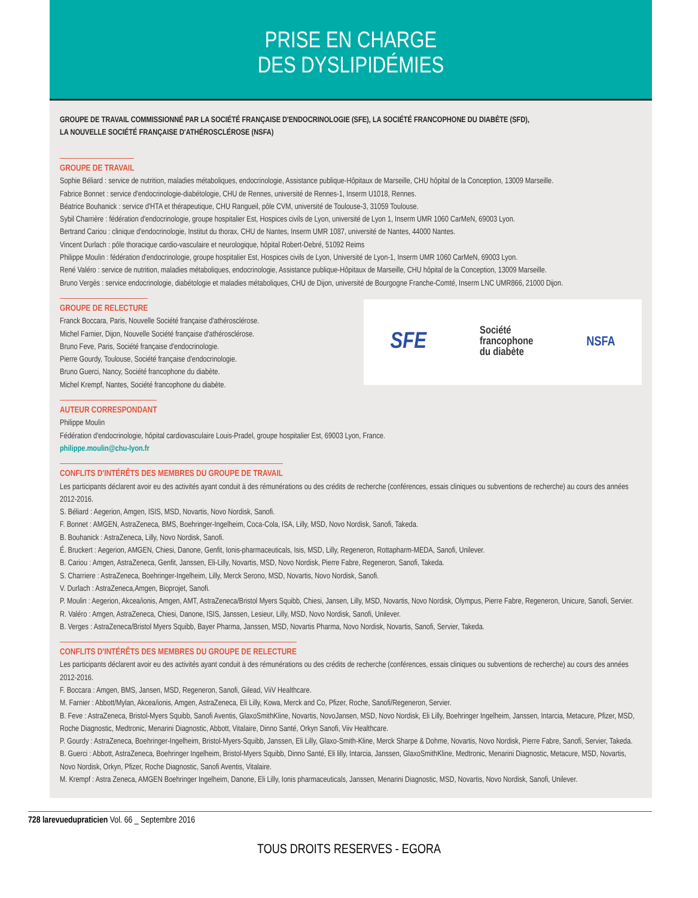PRISE EN CHARGE
DES DYSLIPIDÉMIES
GROUPE DE TRAVAIL COMMISSIONNÉ PAR LA SOCIÉTÉ FRANÇAISE D'ENDOCRINOLOGIE (SFE), LA SOCIÉTÉ FRANCOPHONE DU DIABÈTE (SFD),
LA NOUVELLE SOCIÉTÉ FRANÇAISE D'ATHÉROSCLÉROSE (NSFA)
GROUPE DE TRAVAIL
Sophie Béliard : service de nutrition, maladies métaboliques, endocrinologie, Assistance publique-Hôpitaux de Marseille, CHU hôpital de la Conception, 13009 Marseille.
Fabrice Bonnet : service d'endocrinologie-diabétologie, CHU de Rennes, université de Rennes-1, Inserm U1018, Rennes.
Béatrice Bouhanick : service d'HTA et thérapeutique, CHU Rangueil, pôle CVM, université de Toulouse-3, 31059 Toulouse.
Sybil Charrière : fédération d'endocrinologie, groupe hospitalier Est, Hospices civils de Lyon, université de Lyon 1, Inserm UMR 1060 CarMeN, 69003 Lyon.
Bertrand Cariou : clinique d'endocrinologie, Institut du thorax, CHU de Nantes, Inserm UMR 1087, université de Nantes, 44000 Nantes.
Vincent Durlach : pôle thoracique cardio-vasculaire et neurologique, hôpital Robert-Debré, 51092 Reims
Philippe Moulin : fédération d'endocrinologie, groupe hospitalier Est, Hospices civils de Lyon, Université de Lyon-1, Inserm UMR 1060 CarMeN, 69003 Lyon.
René Valéro : service de nutrition, maladies métaboliques, endocrinologie, Assistance publique-Hôpitaux de Marseille, CHU hôpital de la Conception, 13009 Marseille.
Bruno Vergès : service endocrinologie, diabétologie et maladies métaboliques, CHU de Dijon, université de Bourgogne Franche-Comté, Inserm LNC UMR866, 21000 Dijon.
GROUPE DE RELECTURE
Franck Boccara, Paris, Nouvelle Société française d'athérosclérose.
Michel Farnier, Dijon, Nouvelle Société française d'athérosclérose.
Bruno Feve, Paris, Société française d'endocrinologie.
Pierre Gourdy, Toulouse, Société française d'endocrinologie.
Bruno Guerci, Nancy, Société francophone du diabète.
Michel Krempf, Nantes, Société francophone du diabète.
SFE Société
francophone
du diabète NSFA
AUTEUR CORRESPONDANT
Philippe Moulin
Fédération d'endocrinologie, hôpital cardiovasculaire Louis-Pradel, groupe hospitalier Est, 69003 Lyon, France.
philippe.moulin@chu-lyon.fr
CONFLITS D'INTÉRÊTS DES MEMBRES DU GROUPE DE TRAVAIL
Les participants déclarent avoir eu des activités ayant conduit à des rémunérations ou des crédits de recherche (conférences, essais cliniques ou subventions de recherche) au cours des années 2012-2016.
S. Béliard : Aegerion, Amgen, ISIS, MSD, Novartis, Novo Nordisk, Sanofi.
F. Bonnet : AMGEN, AstraZeneca, BMS, Boehringer-Ingelheim, Coca-Cola, ISA, Lilly, MSD, Novo Nordisk, Sanofi, Takeda.
B. Bouhanick : AstraZeneca, Lilly, Novo Nordisk, Sanofi.
É. Bruckert : Aegerion, AMGEN, Chiesi, Danone, Genfit, Ionis-pharmaceuticals, Isis, MSD, Lilly, Regeneron, Rottapharm-MEDA, Sanofi, Unilever.
B. Cariou : Amgen, AstraZeneca, Genfit, Janssen, Eli-Lilly, Novartis, MSD, Novo Nordisk, Pierre Fabre, Regeneron, Sanofi, Takeda.
S. Charriere : AstraZeneca, Boehringer-Ingelheim, Lilly, Merck Serono, MSD, Novartis, Novo Nordisk, Sanofi.
V. Durlach : AstraZeneca,Amgen, Bioprojet, Sanofi.
P. Moulin : Aegerion, Akcea/ionis, Amgen, AMT, AstraZeneca/Bristol Myers Squibb, Chiesi, Jansen, Lilly, MSD, Novartis, Novo Nordisk, Olympus, Pierre Fabre, Regeneron, Unicure, Sanofi, Servier.
R. Valéro : Amgen, AstraZeneca, Chiesi, Danone, ISIS, Janssen, Lesieur, Lilly, MSD, Novo Nordisk, Sanofi, Unilever.
B. Verges : AstraZeneca/Bristol Myers Squibb, Bayer Pharma, Janssen, MSD, Novartis Pharma, Novo Nordisk, Novartis, Sanofi, Servier, Takeda.
CONFLITS D'INTÉRÊTS DES MEMBRES DU GROUPE DE RELECTURE
Les participants déclarent avoir eu des activités ayant conduit à des rémunérations ou des crédits de recherche (conférences, essais cliniques ou subventions de recherche) au cours des années 2012-2016.
F. Boccara : Amgen, BMS, Jansen, MSD, Regeneron, Sanofi, Gilead, ViiV Healthcare.
M. Farnier : Abbott/Mylan, Akcea/ionis, Amgen, AstraZeneca, Eli Lilly, Kowa, Merck and Co, Pfizer, Roche, Sanofi/Regeneron, Servier.
B. Feve : AstraZeneca, Bristol-Myers Squibb, Sanofi Aventis, GlaxoSmithKline, Novartis, NovoJansen, MSD, Novo Nordisk, Eli Lilly, Boehringer Ingelheim, Janssen, Intarcia, Metacure, Pfizer, MSD, Roche Diagnostic, Medtronic, Menarini Diagnostic, Abbott, Vitalaire, Dinno Santé, Orkyn Sanofi, Viiv Healthcare.
P. Gourdy : AstraZeneca, Boehringer-Ingelheim, Bristol-Myers-Squibb, Janssen, Eli Lilly, Glaxo-Smith-Kline, Merck Sharpe & Dohme, Novartis, Novo Nordisk, Pierre Fabre, Sanofi, Servier, Takeda.
B. Guerci : Abbott, AstraZeneca, Boehringer Ingelheim, Bristol-Myers Squibb, Dinno Santé, Eli lilly, Intarcia, Janssen, GlaxoSmithKline, Medtronic, Menarini Diagnostic, Metacure, MSD, Novartis, Novo Nordisk, Orkyn, Pfizer, Roche Diagnostic, Sanofi Aventis, Vitalaire.
M. Krempf : Astra Zeneca, AMGEN Boehringer Ingelheim, Danone, Eli Lilly, Ionis pharmaceuticals, Janssen, Menarini Diagnostic, MSD, Novartis, Novo Nordisk, Sanofi, Unilever.
728 larevuedupraticien Vol. 66 _ Septembre 2016
TOUS DROITS RESERVES - EGORA